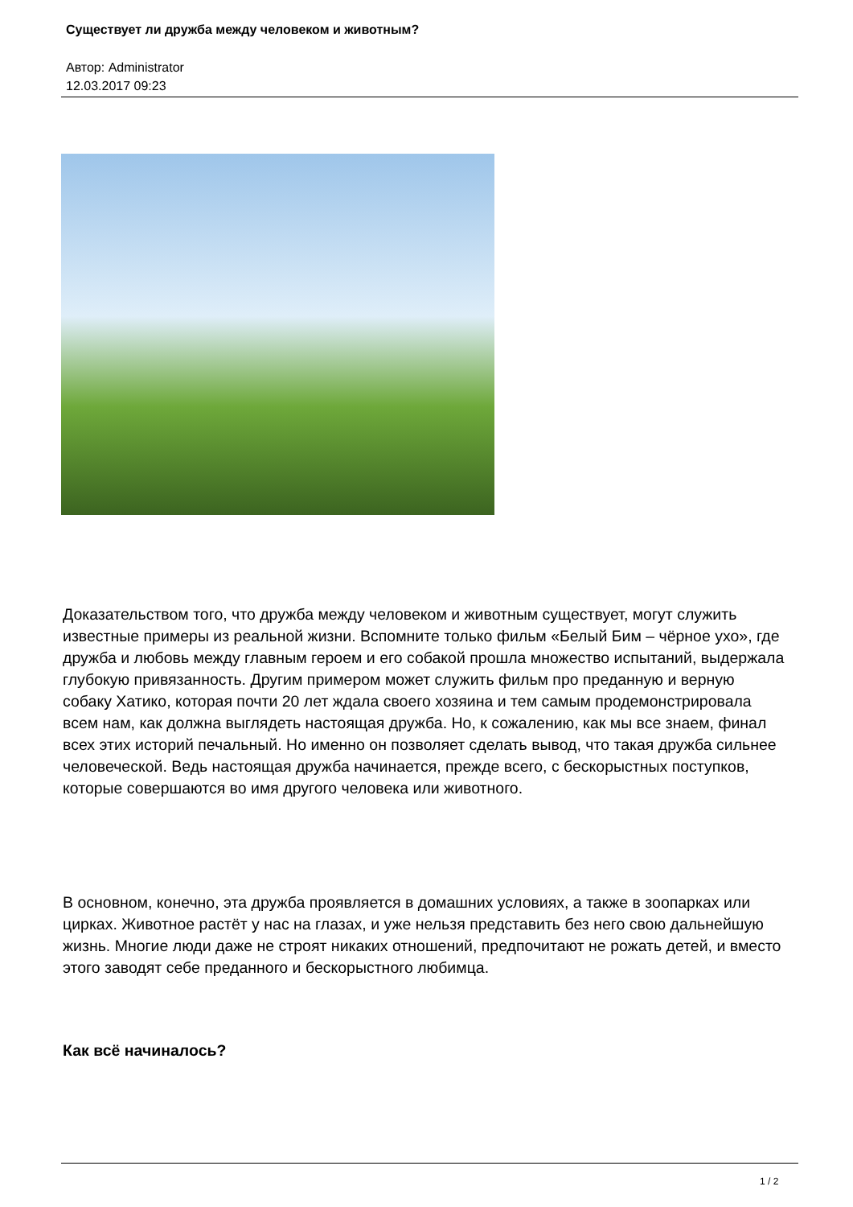Существует ли дружба между человеком и животным?
Автор: Administrator
12.03.2017 09:23
Доказательством того, что дружба между человеком и животным существует, могут служить известные примеры из реальной жизни. Вспомните только фильм «Белый Бим – чёрное ухо», где дружба и любовь между главным героем и его собакой прошла множество испытаний, выдержала глубокую привязанность. Другим примером может служить фильм про преданную и верную собаку Хатико, которая почти 20 лет ждала своего хозяина и тем самым продемонстрировала всем нам, как должна выглядеть настоящая дружба. Но, к сожалению, как мы все знаем, финал всех этих историй печальный. Но именно он позволяет сделать вывод, что такая дружба сильнее человеческой. Ведь настоящая дружба начинается, прежде всего, с бескорыстных поступков, которые совершаются во имя другого человека или животного.
В основном, конечно, эта дружба проявляется в домашних условиях, а также в зоопарках или цирках. Животное растёт у нас на глазах, и уже нельзя представить без него свою дальнейшую жизнь. Многие люди даже не строят никаких отношений, предпочитают не рожать детей, и вместо этого заводят себе преданного и бескорыстного любимца.
Как всё начиналось?
1 / 2